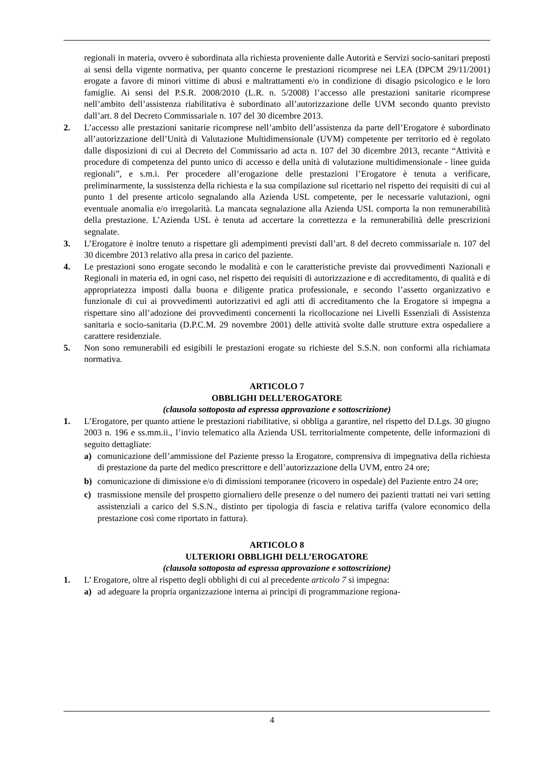regionali in materia, ovvero è subordinata alla richiesta proveniente dalle Autorità e Servizi socio-sanitari preposti ai sensi della vigente normativa, per quanto concerne le prestazioni ricomprese nei LEA (DPCM 29/11/2001) erogate a favore di minori vittime di abusi e maltrattamenti e/o in condizione di disagio psicologico e le loro famiglie. Ai sensi del P.S.R. 2008/2010 (L.R. n. 5/2008) l’accesso alle prestazioni sanitarie ricomprese nell’ambito dell’assistenza riabilitativa è subordinato all’autorizzazione delle UVM secondo quanto previsto dall’art. 8 del Decreto Commissariale n. 107 del 30 dicembre 2013.
2. L’accesso alle prestazioni sanitarie ricomprese nell’ambito dell’assistenza da parte dell’Erogatore è subordinato all’autorizzazione dell’Unità di Valutazione Multidimensionale (UVM) competente per territorio ed è regolato dalle disposizioni di cui al Decreto del Commissario ad acta n. 107 del 30 dicembre 2013, recante “Attività e procedure di competenza del punto unico di accesso e della unità di valutazione multidimensionale - linee guida regionali”, e s.m.i. Per procedere all’erogazione delle prestazioni l’Erogatore è tenuta a verificare, preliminarmente, la sussistenza della richiesta e la sua compilazione sul ricettario nel rispetto dei requisiti di cui al punto 1 del presente articolo segnalando alla Azienda USL competente, per le necessarie valutazioni, ogni eventuale anomalia e/o irregolarità. La mancata segnalazione alla Azienda USL comporta la non remunerabilità della prestazione. L’Azienda USL è tenuta ad accertare la correttezza e la remunerabilità delle prescrizioni segnalate.
3. L’Erogatore è inoltre tenuto a rispettare gli adempimenti previsti dall’art. 8 del decreto commissariale n. 107 del 30 dicembre 2013 relativo alla presa in carico del paziente.
4. Le prestazioni sono erogate secondo le modalità e con le caratteristiche previste dai provvedimenti Nazionali e Regionali in materia ed, in ogni caso, nel rispetto dei requisiti di autorizzazione e di accreditamento, di qualità e di appropriatezza imposti dalla buona e diligente pratica professionale, e secondo l’assetto organizzativo e funzionale di cui ai provvedimenti autorizzativi ed agli atti di accreditamento che la Erogatore si impegna a rispettare sino all’adozione dei provvedimenti concernenti la ricollocazione nei Livelli Essenziali di Assistenza sanitaria e socio-sanitaria (D.P.C.M. 29 novembre 2001) delle attività svolte dalle strutture extra ospedaliere a carattere residenziale.
5. Non sono remunerabili ed esigibili le prestazioni erogate su richieste del S.S.N. non conformi alla richiamata normativa.
ARTICOLO 7
OBBLIGHI DELL’EROGATORE
(clausola sottoposta ad espressa approvazione e sottoscrizione)
1. L’Erogatore, per quanto attiene le prestazioni riabilitative, si obbliga a garantire, nel rispetto del D.Lgs. 30 giugno 2003 n. 196 e ss.mm.ii., l’invio telematico alla Azienda USL territorialmente competente, delle informazioni di seguito dettagliate:
a) comunicazione dell’ammissione del Paziente presso la Erogatore, comprensiva di impegnativa della richiesta di prestazione da parte del medico prescrittore e dell’autorizzazione della UVM, entro 24 ore;
b) comunicazione di dimissione e/o di dimissioni temporanee (ricovero in ospedale) del Paziente entro 24 ore;
c) trasmissione mensile del prospetto giornaliero delle presenze o del numero dei pazienti trattati nei vari setting assistenziali a carico del S.S.N., distinto per tipologia di fascia e relativa tariffa (valore economico della prestazione così come riportato in fattura).
ARTICOLO 8
ULTERIORI OBBLIGHI DELL’EROGATORE
(clausola sottoposta ad espressa approvazione e sottoscrizione)
1. L’ Erogatore, oltre al rispetto degli obblighi di cui al precedente articolo 7 si impegna:
a) ad adeguare la propria organizzazione interna ai principi di programmazione regiona-
4